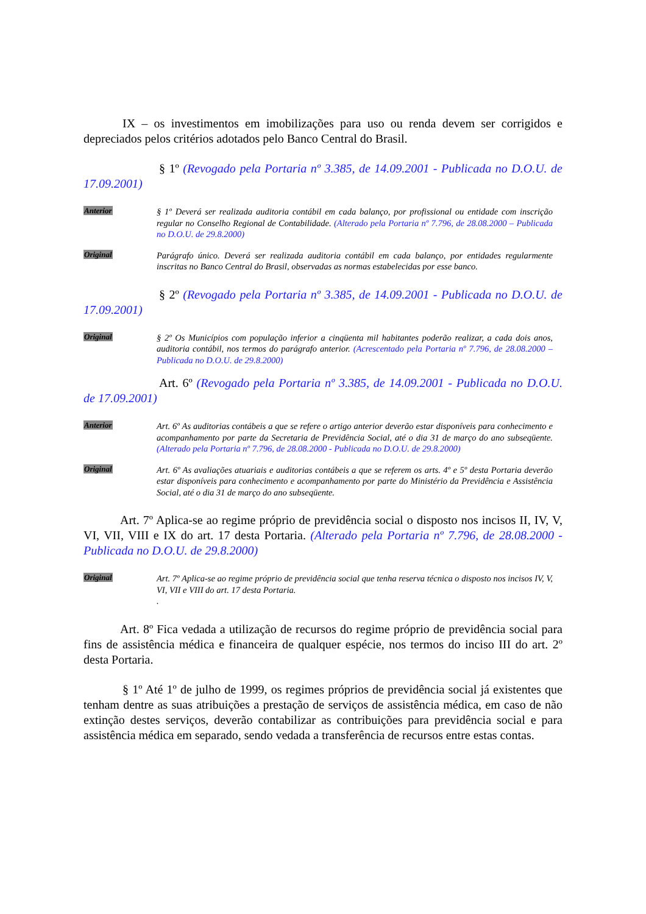IX – os investimentos em imobilizações para uso ou renda devem ser corrigidos e depreciados pelos critérios adotados pelo Banco Central do Brasil.
§ 1º (Revogado pela Portaria nº 3.385, de 14.09.2001 - Publicada no D.O.U. de 17.09.2001)
Anterior
§ 1º Deverá ser realizada auditoria contábil em cada balanço, por profissional ou entidade com inscrição regular no Conselho Regional de Contabilidade. (Alterado pela Portaria nº 7.796, de 28.08.2000 – Publicada no D.O.U. de 29.8.2000)
Original
Parágrafo único. Deverá ser realizada auditoria contábil em cada balanço, por entidades regularmente inscritas no Banco Central do Brasil, observadas as normas estabelecidas por esse banco.
§ 2º (Revogado pela Portaria nº 3.385, de 14.09.2001 - Publicada no D.O.U. de 17.09.2001)
Original
§ 2º Os Municípios com população inferior a cinqüenta mil habitantes poderão realizar, a cada dois anos, auditoria contábil, nos termos do parágrafo anterior. (Acrescentado pela Portaria nº 7.796, de 28.08.2000 – Publicada no D.O.U. de 29.8.2000)
Art. 6º (Revogado pela Portaria nº 3.385, de 14.09.2001 - Publicada no D.O.U. de 17.09.2001)
Anterior
Art. 6º As auditorias contábeis a que se refere o artigo anterior deverão estar disponíveis para conhecimento e acompanhamento por parte da Secretaria de Previdência Social, até o dia 31 de março do ano subseqüente. (Alterado pela Portaria nº 7.796, de 28.08.2000 - Publicada no D.O.U. de 29.8.2000)
Original
Art. 6º As avaliações atuariais e auditorias contábeis a que se referem os arts. 4º e 5º desta Portaria deverão estar disponíveis para conhecimento e acompanhamento por parte do Ministério da Previdência e Assistência Social, até o dia 31 de março do ano subseqüente.
Art. 7º Aplica-se ao regime próprio de previdência social o disposto nos incisos II, IV, V, VI, VII, VIII e IX do art. 17 desta Portaria. (Alterado pela Portaria nº 7.796, de 28.08.2000 - Publicada no D.O.U. de 29.8.2000)
Original
Art. 7º Aplica-se ao regime próprio de previdência social que tenha reserva técnica o disposto nos incisos IV, V, VI, VII e VIII do art. 17 desta Portaria.
.
Art. 8º Fica vedada a utilização de recursos do regime próprio de previdência social para fins de assistência médica e financeira de qualquer espécie, nos termos do inciso III do art. 2º desta Portaria.
§ 1º Até 1º de julho de 1999, os regimes próprios de previdência social já existentes que tenham dentre as suas atribuições a prestação de serviços de assistência médica, em caso de não extinção destes serviços, deverão contabilizar as contribuições para previdência social e para assistência médica em separado, sendo vedada a transferência de recursos entre estas contas.